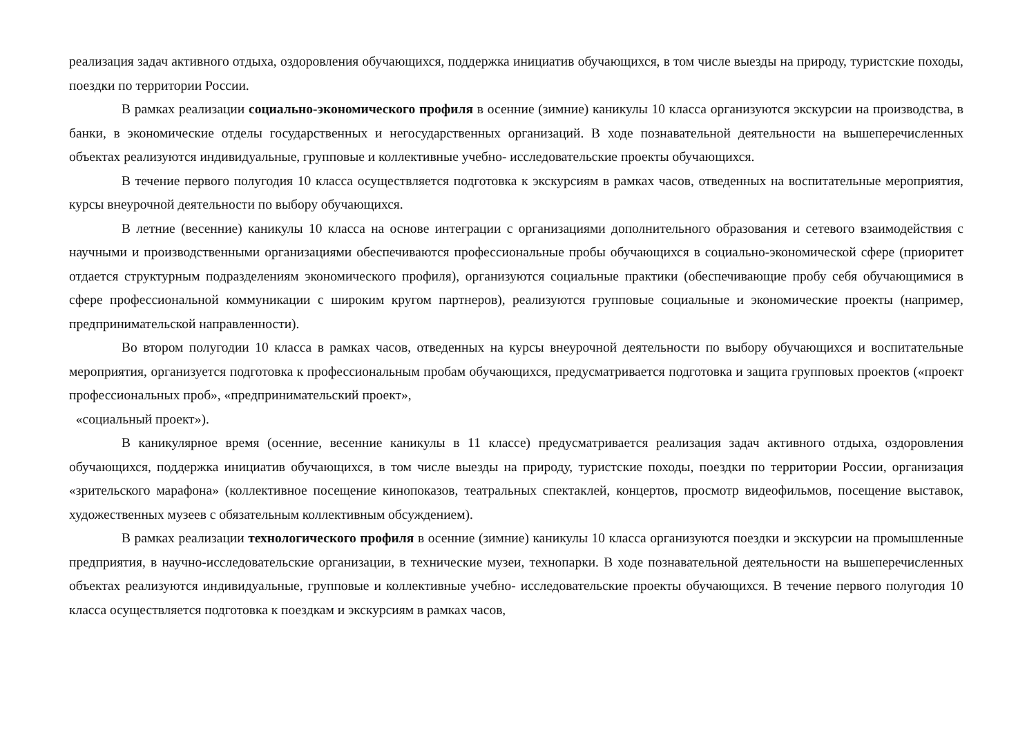реализация задач активного отдыха, оздоровления обучающихся, поддержка инициатив обучающихся, в том числе выезды на природу, туристские походы, поездки по территории России.
В рамках реализации социально-экономического профиля в осенние (зимние) каникулы 10 класса организуются экскурсии на производства, в банки, в экономические отделы государственных и негосударственных организаций. В ходе познавательной деятельности на вышеперечисленных объектах реализуются индивидуальные, групповые и коллективные учебно- исследовательские проекты обучающихся.
В течение первого полугодия 10 класса осуществляется подготовка к экскурсиям в рамках часов, отведенных на воспитательные мероприятия, курсы внеурочной деятельности по выбору обучающихся.
В летние (весенние) каникулы 10 класса на основе интеграции с организациями дополнительного образования и сетевого взаимодействия с научными и производственными организациями обеспечиваются профессиональные пробы обучающихся в социально-экономической сфере (приоритет отдается структурным подразделениям экономического профиля), организуются социальные практики (обеспечивающие пробу себя обучающимися в сфере профессиональной коммуникации с широким кругом партнеров), реализуются групповые социальные и экономические проекты (например, предпринимательской направленности).
Во втором полугодии 10 класса в рамках часов, отведенных на курсы внеурочной деятельности по выбору обучающихся и воспитательные мероприятия, организуется подготовка к профессиональным пробам обучающихся, предусматривается подготовка и защита групповых проектов («проект профессиональных проб», «предпринимательский проект»,
«социальный проект»).
В каникулярное время (осенние, весенние каникулы в 11 классе) предусматривается реализация задач активного отдыха, оздоровления обучающихся, поддержка инициатив обучающихся, в том числе выезды на природу, туристские походы, поездки по территории России, организация «зрительского марафона» (коллективное посещение кинопоказов, театральных спектаклей, концертов, просмотр видеофильмов, посещение выставок, художественных музеев с обязательным коллективным обсуждением).
В рамках реализации технологического профиля в осенние (зимние) каникулы 10 класса организуются поездки и экскурсии на промышленные предприятия, в научно-исследовательские организации, в технические музеи, технопарки. В ходе познавательной деятельности на вышеперечисленных объектах реализуются индивидуальные, групповые и коллективные учебно- исследовательские проекты обучающихся. В течение первого полугодия 10 класса осуществляется подготовка к поездкам и экскурсиям в рамках часов,